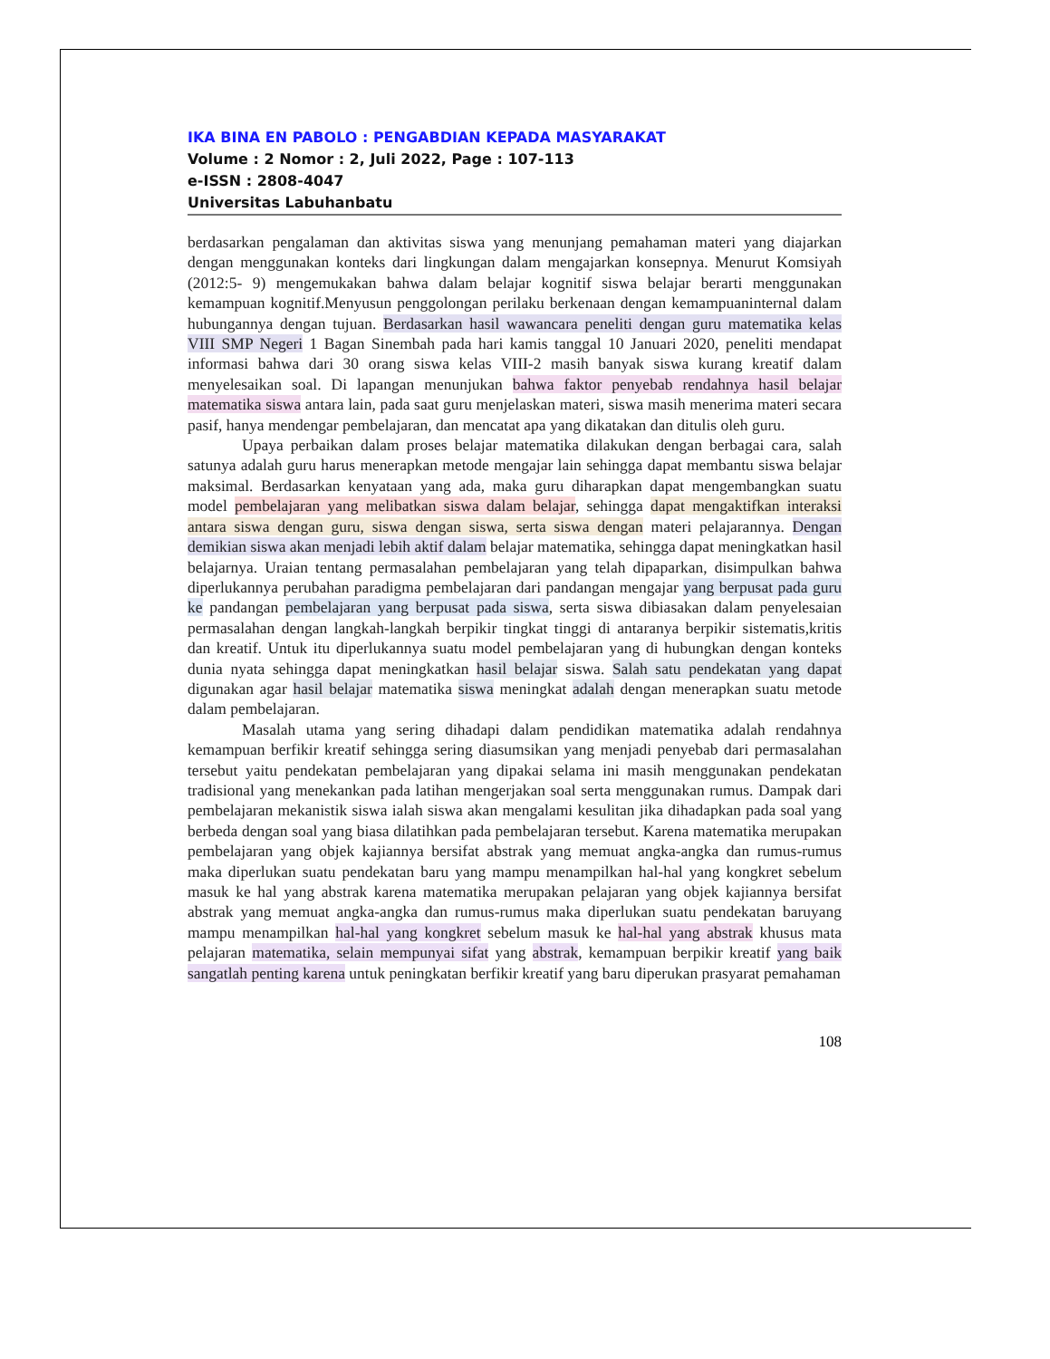IKA BINA EN PABOLO : PENGABDIAN KEPADA MASYARAKAT
Volume : 2 Nomor : 2, Juli 2022, Page : 107-113
e-ISSN : 2808-4047
Universitas Labuhanbatu
berdasarkan pengalaman dan aktivitas siswa yang menunjang pemahaman materi yang diajarkan dengan menggunakan konteks dari lingkungan dalam mengajarkan konsepnya. Menurut Komsiyah (2012:5- 9) mengemukakan bahwa dalam belajar kognitif siswa belajar berarti menggunakan kemampuan kognitif.Menyusun penggolongan perilaku berkenaan dengan kemampuaninternal dalam hubungannya dengan tujuan. Berdasarkan hasil wawancara peneliti dengan guru matematika kelas VIII SMP Negeri 1 Bagan Sinembah pada hari kamis tanggal 10 Januari 2020, peneliti mendapat informasi bahwa dari 30 orang siswa kelas VIII-2 masih banyak siswa kurang kreatif dalam menyelesaikan soal. Di lapangan menunjukan bahwa faktor penyebab rendahnya hasil belajar matematika siswa antara lain, pada saat guru menjelaskan materi, siswa masih menerima materi secara pasif, hanya mendengar pembelajaran, dan mencatat apa yang dikatakan dan ditulis oleh guru.
Upaya perbaikan dalam proses belajar matematika dilakukan dengan berbagai cara, salah satunya adalah guru harus menerapkan metode mengajar lain sehingga dapat membantu siswa belajar maksimal. Berdasarkan kenyataan yang ada, maka guru diharapkan dapat mengembangkan suatu model pembelajaran yang melibatkan siswa dalam belajar, sehingga dapat mengaktifkan interaksi antara siswa dengan guru, siswa dengan siswa, serta siswa dengan materi pelajarannya. Dengan demikian siswa akan menjadi lebih aktif dalam belajar matematika, sehingga dapat meningkatkan hasil belajarnya. Uraian tentang permasalahan pembelajaran yang telah dipaparkan, disimpulkan bahwa diperlukannya perubahan paradigma pembelajaran dari pandangan mengajar yang berpusat pada guru ke pandangan pembelajaran yang berpusat pada siswa, serta siswa dibiasakan dalam penyelesaian permasalahan dengan langkah-langkah berpikir tingkat tinggi di antaranya berpikir sistematis,kritis dan kreatif. Untuk itu diperlukannya suatu model pembelajaran yang di hubungkan dengan konteks dunia nyata sehingga dapat meningkatkan hasil belajar siswa. Salah satu pendekatan yang dapat digunakan agar hasil belajar matematika siswa meningkat adalah dengan menerapkan suatu metode dalam pembelajaran.
Masalah utama yang sering dihadapi dalam pendidikan matematika adalah rendahnya kemampuan berfikir kreatif sehingga sering diasumsikan yang menjadi penyebab dari permasalahan tersebut yaitu pendekatan pembelajaran yang dipakai selama ini masih menggunakan pendekatan tradisional yang menekankan pada latihan mengerjakan soal serta menggunakan rumus. Dampak dari pembelajaran mekanistik siswa ialah siswa akan mengalami kesulitan jika dihadapkan pada soal yang berbeda dengan soal yang biasa dilatihkan pada pembelajaran tersebut. Karena matematika merupakan pembelajaran yang objek kajiannya bersifat abstrak yang memuat angka-angka dan rumus-rumus maka diperlukan suatu pendekatan baru yang mampu menampilkan hal-hal yang kongkret sebelum masuk ke hal yang abstrak karena matematika merupakan pelajaran yang objek kajiannya bersifat abstrak yang memuat angka-angka dan rumus-rumus maka diperlukan suatu pendekatan baruyang mampu menampilkan hal-hal yang kongkret sebelum masuk ke hal-hal yang abstrak khusus mata pelajaran matematika, selain mempunyai sifat yang abstrak, kemampuan berpikir kreatif yang baik sangatlah penting karena untuk peningkatan berfikir kreatif yang baru diperukan prasyarat pemahaman
108